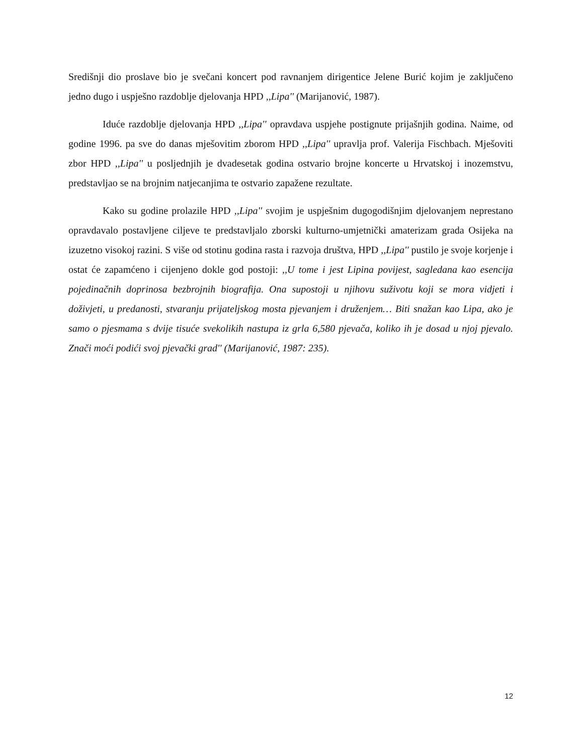Središnji dio proslave bio je svečani koncert pod ravnanjem dirigentice Jelene Burić kojim je zaključeno jedno dugo i uspješno razdoblje djelovanja HPD ,,Lipa'' (Marijanović, 1987).
Iduće razdoblje djelovanja HPD ,,Lipa'' opravdava uspjehe postignute prijašnjih godina. Naime, od godine 1996. pa sve do danas mješovitim zborom HPD ,,Lipa'' upravlja prof. Valerija Fischbach. Mješoviti zbor HPD ,,Lipa'' u posljednjih je dvadesetak godina ostvario brojne koncerte u Hrvatskoj i inozemstvu, predstavljao se na brojnim natjecanjima te ostvario zapažene rezultate.
Kako su godine prolazile HPD ,,Lipa'' svojim je uspješnim dugogodišnjim djelovanjem neprestano opravdavalo postavljene ciljeve te predstavljalo zborski kulturno-umjetnički amaterizam grada Osijeka na izuzetno visokoj razini. S više od stotinu godina rasta i razvoja društva, HPD ,,Lipa'' pustilo je svoje korjenje i ostat će zapamćeno i cijenjeno dokle god postoji: ,,U tome i jest Lipina povijest, sagledana kao esencija pojedinačnih doprinosa bezbrojnih biografija. Ona supostoji u njihovu suživotu koji se mora vidjeti i doživjeti, u predanosti, stvaranju prijateljskog mosta pjevanjem i druženjem… Biti snažan kao Lipa, ako je samo o pjesmama s dvije tisuće svekolikih nastupa iz grla 6,580 pjevača, koliko ih je dosad u njoj pjevalo. Znači moći podići svoj pjevački grad'' (Marijanović, 1987: 235).
12